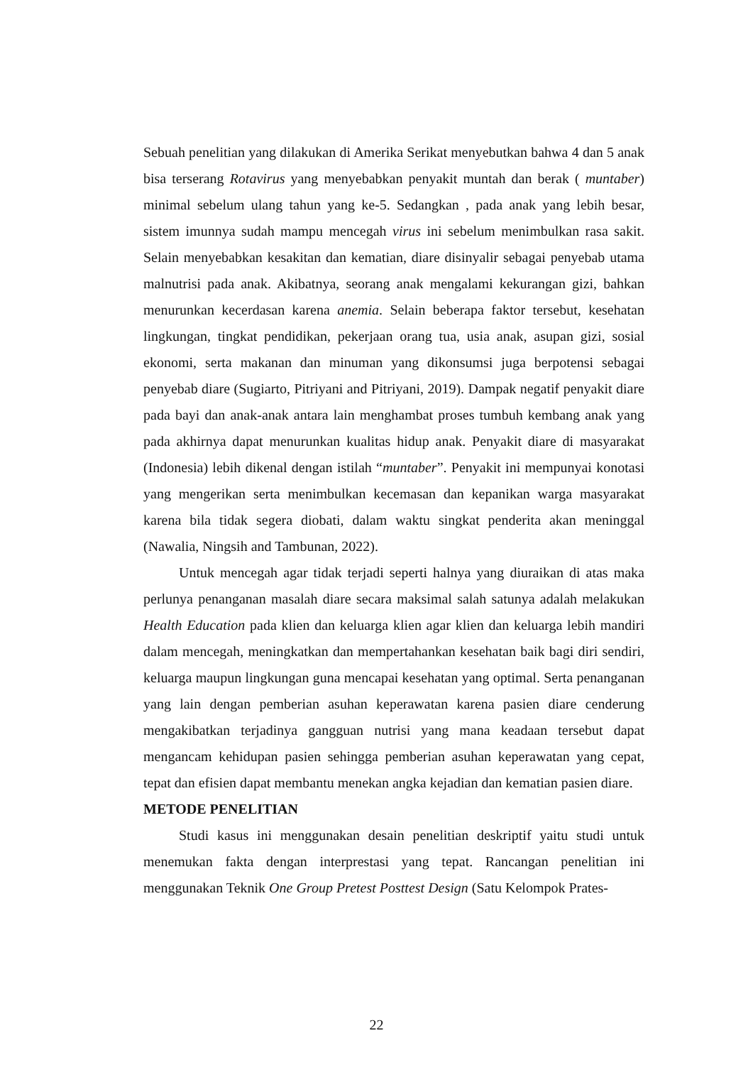Sebuah penelitian yang dilakukan di Amerika Serikat menyebutkan bahwa 4 dan 5 anak bisa terserang Rotavirus yang menyebabkan penyakit muntah dan berak ( muntaber) minimal sebelum ulang tahun yang ke-5. Sedangkan , pada anak yang lebih besar, sistem imunnya sudah mampu mencegah virus ini sebelum menimbulkan rasa sakit. Selain menyebabkan kesakitan dan kematian, diare disinyalir sebagai penyebab utama malnutrisi pada anak. Akibatnya, seorang anak mengalami kekurangan gizi, bahkan menurunkan kecerdasan karena anemia. Selain beberapa faktor tersebut, kesehatan lingkungan, tingkat pendidikan, pekerjaan orang tua, usia anak, asupan gizi, sosial ekonomi, serta makanan dan minuman yang dikonsumsi juga berpotensi sebagai penyebab diare (Sugiarto, Pitriyani and Pitriyani, 2019). Dampak negatif penyakit diare pada bayi dan anak-anak antara lain menghambat proses tumbuh kembang anak yang pada akhirnya dapat menurunkan kualitas hidup anak. Penyakit diare di masyarakat (Indonesia) lebih dikenal dengan istilah “muntaber”. Penyakit ini mempunyai konotasi yang mengerikan serta menimbulkan kecemasan dan kepanikan warga masyarakat karena bila tidak segera diobati, dalam waktu singkat penderita akan meninggal (Nawalia, Ningsih and Tambunan, 2022).
Untuk mencegah agar tidak terjadi seperti halnya yang diuraikan di atas maka perlunya penanganan masalah diare secara maksimal salah satunya adalah melakukan Health Education pada klien dan keluarga klien agar klien dan keluarga lebih mandiri dalam mencegah, meningkatkan dan mempertahankan kesehatan baik bagi diri sendiri, keluarga maupun lingkungan guna mencapai kesehatan yang optimal. Serta penanganan yang lain dengan pemberian asuhan keperawatan karena pasien diare cenderung mengakibatkan terjadinya gangguan nutrisi yang mana keadaan tersebut dapat mengancam kehidupan pasien sehingga pemberian asuhan keperawatan yang cepat, tepat dan efisien dapat membantu menekan angka kejadian dan kematian pasien diare.
METODE PENELITIAN
Studi kasus ini menggunakan desain penelitian deskriptif yaitu studi untuk menemukan fakta dengan interprestasi yang tepat. Rancangan penelitian ini menggunakan Teknik One Group Pretest Posttest Design (Satu Kelompok Prates-
22